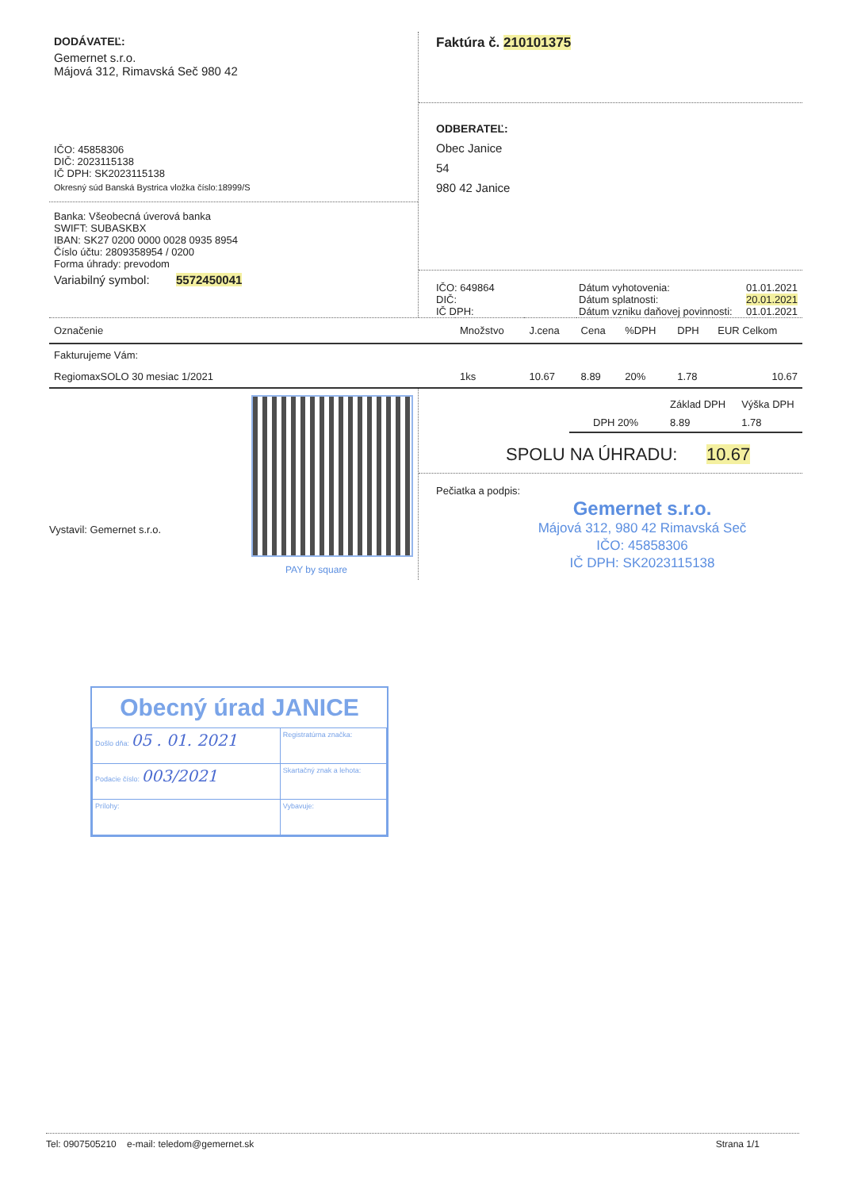DODÁVATEĽ:
Gemernet s.r.o.
Májová 312, Rimavská Seč 980 42
IČO: 45858306
DIČ: 2023115138
IČ DPH: SK2023115138
Okresný súd Banská Bystrica vložka číslo:18999/S
Banka: Všeobecná úverová banka
SWIFT: SUBASKBX
IBAN: SK27 0200 0000 0028 0935 8954
Číslo účtu: 2809358954 / 0200
Forma úhrady: prevodom
Variabilný symbol: 5572450041
Faktúra č. 210101375
ODBERATEĽ:
Obec Janice
54
980 42 Janice
IČO: 649864
DIČ:
IČ DPH:
Dátum vyhotovenia:
Dátum splatnosti:
Dátum vzniku daňovej povinnosti:
01.01.2021
20.01.2021
01.01.2021
| Označenie | Množstvo | J.cena | Cena | %DPH | DPH | EUR Celkom |
| --- | --- | --- | --- | --- | --- | --- |
| Fakturujeme Vám: | | | | | | |
| RegiomaxSOLO 30 mesiac 1/2021 | 1ks | 10.67 | 8.89 | 20% | 1.78 | 10.67 |
Vystavil: Gemernet s.r.o.
| | Základ DPH | Výška DPH |
| DPH 20% | 8.89 | 1.78 |
SPOLU NA ÚHRADU: 10.67
Pečiatka a podpis:
Gemernet s.r.o.
Májová 312, 980 42 Rimavská Seč
IČO: 45858306
IČ DPH: SK2023115138
PAY by square
Obecný úrad JANICE
| Došlo dňa: 05 . 01. 2021 | | Registratúrna značka: |
| Podacie číslo: 003/2021 | | Skartačný znak a lehota: |
| Prílohy: | Vybavuje: | |
Tel: 0907505210 e-mail: teledom@gemernet.sk Strana 1/1